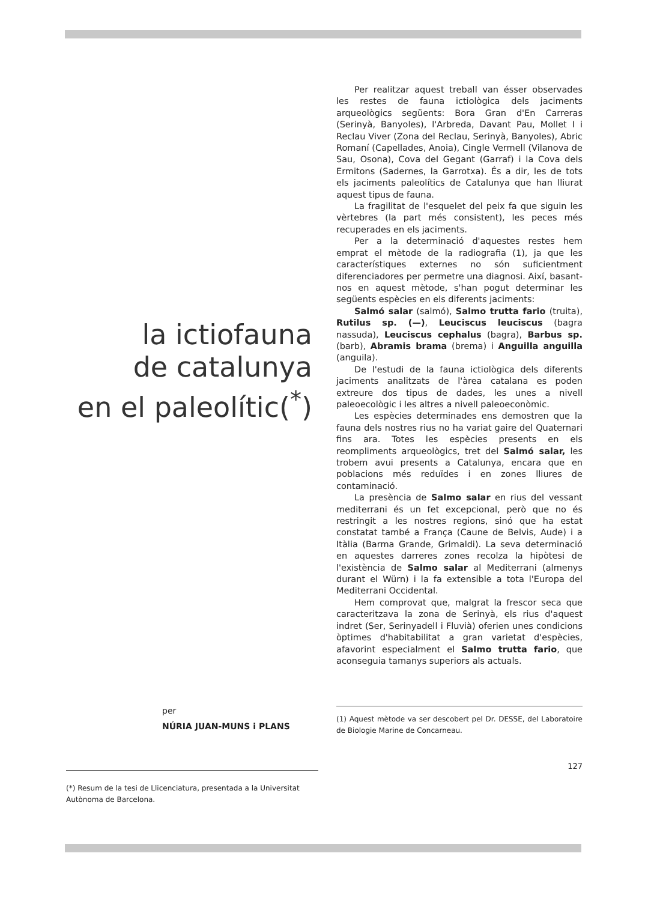la ictiofauna
de catalunya
en el paleolític(<sup>*</sup>)
per
NÚRIA JUAN-MUNS i PLANS
(*) Resum de la tesi de Llicenciatura, presentada a la Universitat Autònoma de Barcelona.
Per realitzar aquest treball van ésser observades les restes de fauna ictiològica dels jaciments arqueològics següents: Bora Gran d'En Carreras (Serinyà, Banyoles), l'Arbreda, Davant Pau, Mollet I i Reclau Viver (Zona del Reclau, Serinyà, Banyoles), Abric Romaní (Capellades, Anoia), Cingle Vermell (Vilanova de Sau, Osona), Cova del Gegant (Garraf) i la Cova dels Ermitons (Sadernes, la Garrotxa). És a dir, les de tots els jaciments paleolítics de Catalunya que han lliurat aquest tipus de fauna.
La fragilitat de l'esquelet del peix fa que siguin les vèrtebres (la part més consistent), les peces més recuperades en els jaciments.
Per a la determinació d'aquestes restes hem emprat el mètode de la radiografia (1), ja que les característiques externes no són suficientment diferenciadores per permetre una diagnosi. Així, basant-nos en aquest mètode, s'han pogut determinar les següents espècies en els diferents jaciments:
Salmó salar (salmó), Salmo trutta fario (truita), Rutilus sp. (—), Leuciscus leuciscus (bagra nassuda), Leuciscus cephalus (bagra), Barbus sp. (barb), Abramis brama (brema) i Anguilla anguilla (anguila).
De l'estudi de la fauna ictiològica dels diferents jaciments analitzats de l'àrea catalana es poden extreure dos tipus de dades, les unes a nivell paleoecològic i les altres a nivell paleoeconòmic.
Les espècies determinades ens demostren que la fauna dels nostres rius no ha variat gaire del Quaternari fins ara. Totes les espècies presents en els reompliments arqueològics, tret del Salmó salar, les trobem avui presents a Catalunya, encara que en poblacions més reduïdes i en zones lliures de contaminació.
La presència de Salmo salar en rius del vessant mediterrani és un fet excepcional, però que no és restringit a les nostres regions, sinó que ha estat constatat també a França (Caune de Belvis, Aude) i a Itàlia (Barma Grande, Grimaldi). La seva determinació en aquestes darreres zones recolza la hipòtesi de l'existència de Salmo salar al Mediterrani (almenys durant el Würn) i la fa extensible a tota l'Europa del Mediterrani Occidental.
Hem comprovat que, malgrat la frescor seca que caracteritzava la zona de Serinyà, els rius d'aquest indret (Ser, Serinyadell i Fluvià) oferien unes condicions òptimes d'habitabilitat a gran varietat d'espècies, afavorint especialment el Salmo trutta fario, que aconseguia tamanys superiors als actuals.
(1) Aquest mètode va ser descobert pel Dr. DESSE, del Laboratoire de Biologie Marine de Concarneau.
127